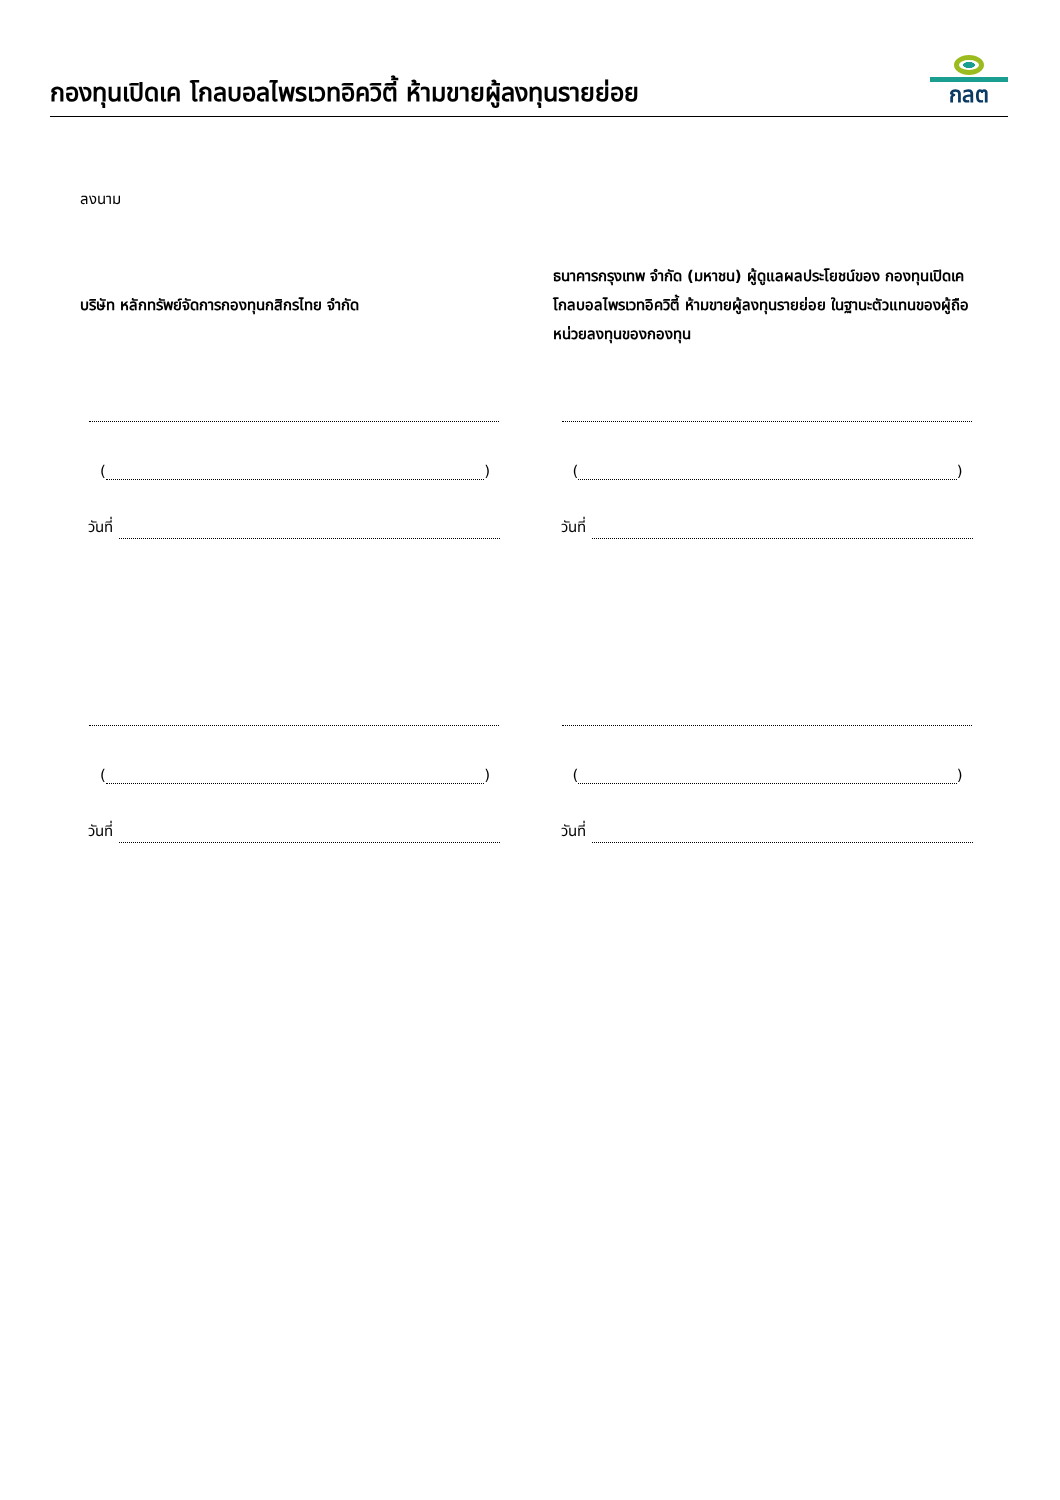กองทุนเปิดเค โกลบอลไพรเวทอิควิตี้ ห้ามขายผู้ลงทุนรายย่อย
กลต
ลงนาม
บริษัท หลักทรัพย์จัดการกองทุนกสิกรไทย จำกัด
( )
วันที่
( )
วันที่
ธนาคารกรุงเทพ จำกัด (มหาชน) ผู้ดูแลผลประโยชน์ของ กองทุนเปิดเค โกลบอลไพรเวทอิควิตี้ ห้ามขายผู้ลงทุนรายย่อย ในฐานะตัวแทนของผู้ถือหน่วยลงทุนของกองทุน
( )
วันที่
( )
วันที่